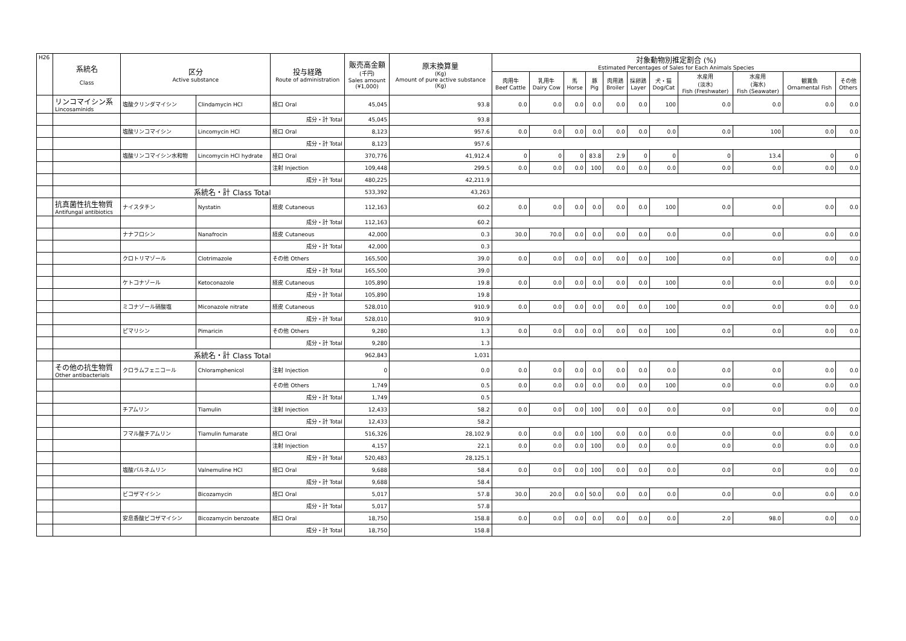| H26 | 系統名 Class | 区分 Active substance | | 投与経路 Route of administration | 販売高金額 (千円) Sales amount (¥1,000) | 原末換算量 (Kg) Amount of pure active substance (Kg) | 対象動物別推定割合 (%) Estimated Percentages of Sales for Each Animals Species | | | | | | | | | | |
| --- | --- | --- | --- | --- | --- | --- | --- | --- | --- | --- | --- | --- | --- | --- | --- | --- | --- |
| | | | | | | | 肉用牛 Beef Cattle | 乳用牛 Dairy Cow | 馬 Horse | 豚 Pig | 肉用鶏 Broiler | 採卵鶏 Layer | 犬・猫 Dog/Cat | 水産用 (淡水) Fish (Freshwater) | 水産用 (海水) Fish (Seawater) | 観賞魚 Ornamental Fish | その他 Others |
| | リンコマイシン系 Lincosaminids | 塩酸クリンダマイシン | Clindamycin HCl | 経口 Oral | 45,045 | 93.8 | 0.0 | 0.0 | 0.0 | 0.0 | 0.0 | 0.0 | 100 | 0.0 | 0.0 | 0.0 | 0.0 |
| | | | | 成分・計 Total | 45,045 | 93.8 | | | | | | | | | | | |
| | | 塩酸リンコマイシン | Lincomycin HCl | 経口 Oral | 8,123 | 957.6 | 0.0 | 0.0 | 0.0 | 0.0 | 0.0 | 0.0 | 0.0 | 0.0 | 100 | 0.0 | 0.0 |
| | | | | 成分・計 Total | 8,123 | 957.6 | | | | | | | | | | | |
| | | 塩酸リンコマイシン水和物 | Lincomycin HCl hydrate | 経口 Oral | 370,776 | 41,912.4 | 0 | 0 | 0 | 83.8 | 2.9 | 0 | 0 | 0 | 13.4 | 0 | 0 |
| | | | | 注射 Injection | 109,448 | 299.5 | 0.0 | 0.0 | 0.0 | 100 | 0.0 | 0.0 | 0.0 | 0.0 | 0.0 | 0.0 | 0.0 |
| | | | | 成分・計 Total | 480,225 | 42,211.9 | | | | | | | | | | | |
| | | 系統名・計 Class Total | | | 533,392 | 43,263 | | | | | | | | | | | |
| | 抗真菌性抗生物質 Antifungal antibiotics | ナイスタチン | Nystatin | 経皮 Cutaneous | 112,163 | 60.2 | 0.0 | 0.0 | 0.0 | 0.0 | 0.0 | 0.0 | 100 | 0.0 | 0.0 | 0.0 | 0.0 |
| | | | | 成分・計 Total | 112,163 | 60.2 | | | | | | | | | | | |
| | | ナナフロシン | Nanafrocin | 経皮 Cutaneous | 42,000 | 0.3 | 30.0 | 70.0 | 0.0 | 0.0 | 0.0 | 0.0 | 0.0 | 0.0 | 0.0 | 0.0 | 0.0 |
| | | | | 成分・計 Total | 42,000 | 0.3 | | | | | | | | | | | |
| | | クロトリマゾール | Clotrimazole | その他 Others | 165,500 | 39.0 | 0.0 | 0.0 | 0.0 | 0.0 | 0.0 | 0.0 | 100 | 0.0 | 0.0 | 0.0 | 0.0 |
| | | | | 成分・計 Total | 165,500 | 39.0 | | | | | | | | | | | |
| | | ケトコナゾール | Ketoconazole | 経皮 Cutaneous | 105,890 | 19.8 | 0.0 | 0.0 | 0.0 | 0.0 | 0.0 | 0.0 | 100 | 0.0 | 0.0 | 0.0 | 0.0 |
| | | | | 成分・計 Total | 105,890 | 19.8 | | | | | | | | | | | |
| | | ミコナゾール硝酸塩 | Miconazole nitrate | 経皮 Cutaneous | 528,010 | 910.9 | 0.0 | 0.0 | 0.0 | 0.0 | 0.0 | 0.0 | 100 | 0.0 | 0.0 | 0.0 | 0.0 |
| | | | | 成分・計 Total | 528,010 | 910.9 | | | | | | | | | | | |
| | | ピマリシン | Pimaricin | その他 Others | 9,280 | 1.3 | 0.0 | 0.0 | 0.0 | 0.0 | 0.0 | 0.0 | 100 | 0.0 | 0.0 | 0.0 | 0.0 |
| | | | | 成分・計 Total | 9,280 | 1.3 | | | | | | | | | | | |
| | | 系統名・計 Class Total | | | 962,843 | 1,031 | | | | | | | | | | | |
| | その他の抗生物質 Other antibacterials | クロラムフェニコール | Chloramphenicol | 注射 Injection | 0 | 0.0 | 0.0 | 0.0 | 0.0 | 0.0 | 0.0 | 0.0 | 0.0 | 0.0 | 0.0 | 0.0 | 0.0 |
| | | | | その他 Others | 1,749 | 0.5 | 0.0 | 0.0 | 0.0 | 0.0 | 0.0 | 0.0 | 100 | 0.0 | 0.0 | 0.0 | 0.0 |
| | | | | 成分・計 Total | 1,749 | 0.5 | | | | | | | | | | | |
| | | チアムリン | Tiamulin | 注射 Injection | 12,433 | 58.2 | 0.0 | 0.0 | 0.0 | 100 | 0.0 | 0.0 | 0.0 | 0.0 | 0.0 | 0.0 | 0.0 |
| | | | | 成分・計 Total | 12,433 | 58.2 | | | | | | | | | | | |
| | | フマル酸チアムリン | Tiamulin fumarate | 経口 Oral | 516,326 | 28,102.9 | 0.0 | 0.0 | 0.0 | 100 | 0.0 | 0.0 | 0.0 | 0.0 | 0.0 | 0.0 | 0.0 |
| | | | | 注射 Injection | 4,157 | 22.1 | 0.0 | 0.0 | 0.0 | 100 | 0.0 | 0.0 | 0.0 | 0.0 | 0.0 | 0.0 | 0.0 |
| | | | | 成分・計 Total | 520,483 | 28,125.1 | | | | | | | | | | | |
| | | 塩酸バルネムリン | Valnemuline HCl | 経口 Oral | 9,688 | 58.4 | 0.0 | 0.0 | 0.0 | 100 | 0.0 | 0.0 | 0.0 | 0.0 | 0.0 | 0.0 | 0.0 |
| | | | | 成分・計 Total | 9,688 | 58.4 | | | | | | | | | | | |
| | | ビコザマイシン | Bicozamycin | 経口 Oral | 5,017 | 57.8 | 30.0 | 20.0 | 0.0 | 50.0 | 0.0 | 0.0 | 0.0 | 0.0 | 0.0 | 0.0 | 0.0 |
| | | | | 成分・計 Total | 5,017 | 57.8 | | | | | | | | | | | |
| | | 安息香酸ビコザマイシン | Bicozamycin benzoate | 経口 Oral | 18,750 | 158.8 | 0.0 | 0.0 | 0.0 | 0.0 | 0.0 | 0.0 | 0.0 | 2.0 | 98.0 | 0.0 | 0.0 |
| | | | | 成分・計 Total | 18,750 | 158.8 | | | | | | | | | | | |